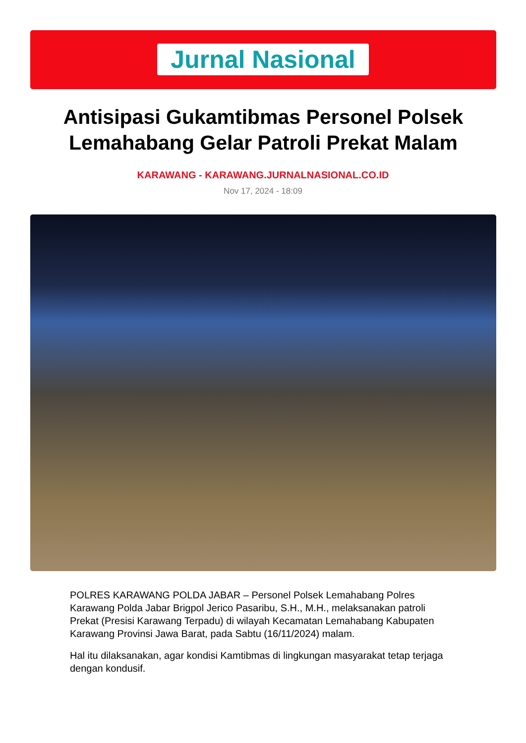Jurnal Nasional
Antisipasi Gukamtibmas Personel Polsek Lemahabang Gelar Patroli Prekat Malam
KARAWANG - KARAWANG.JURNALNASIONAL.CO.ID
Nov 17, 2024 - 18:09
POLRES KARAWANG POLDA JABAR – Personel Polsek Lemahabang Polres Karawang Polda Jabar Brigpol Jerico Pasaribu, S.H., M.H., melaksanakan patroli Prekat (Presisi Karawang Terpadu) di wilayah Kecamatan Lemahabang Kabupaten Karawang Provinsi Jawa Barat, pada Sabtu (16/11/2024) malam.
Hal itu dilaksanakan, agar kondisi Kamtibmas di lingkungan masyarakat tetap terjaga dengan kondusif.